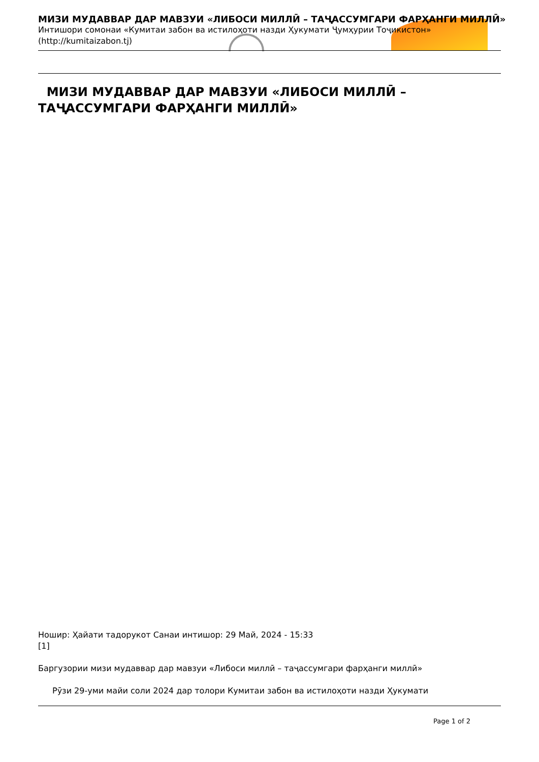МИЗИ МУДАВВАР ДАР МАВЗУИ «ЛИБОСИ МИЛЛӢ – ТАҶАССУМГАРИ ФАРҲАНГИ МИЛЛӢ»
Интишори сомонаи «Кумитаи забон ва истилоҳоти назди Ҳукумати Ҷумҳурии Тоҷикистон» (http://kumitaizabon.tj)
МИЗИ МУДАВВАР ДАР МАВЗУИ «ЛИБОСИ МИЛЛӢ – ТАҶАССУМГАРИ ФАРҲАНГИ МИЛЛӢ»
Ношир: Ҳайати тадорукот Санаи интишор: 29 Май, 2024 - 15:33
[1]
Баргузории мизи мудаввар дар мавзуи «Либоси миллӣ – таҷассумгари фарҳанги миллӣ»
Рӯзи 29-уми майи соли 2024 дар толори Кумитаи забон ва истилоҳоти назди Ҳукумати
Page 1 of 2